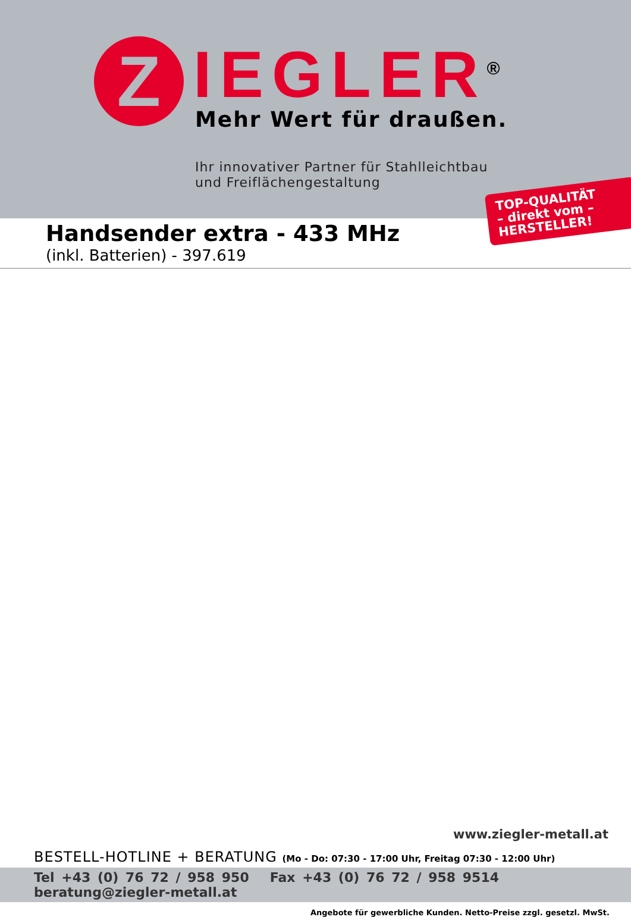Z IEGLER<sup>®</sup> Mehr Wert für draußen.
Ihr innovativer Partner für Stahlleichtbau
und Freiflächengestaltung
TOP-QUALITÄT
– direkt vom –
HERSTELLER!
Handsender extra - 433 MHz
(inkl. Batterien) - 397.619
www.ziegler-metall.at
BESTELL-HOTLINE + BERATUNG (Mo - Do: 07:30 - 17:00 Uhr, Freitag 07:30 - 12:00 Uhr)
Tel +43 (0) 76 72 / 958 950 Fax +43 (0) 76 72 / 958 9514 beratung@ziegler-metall.at
Angebote für gewerbliche Kunden. Netto-Preise zzgl. gesetzl. MwSt.